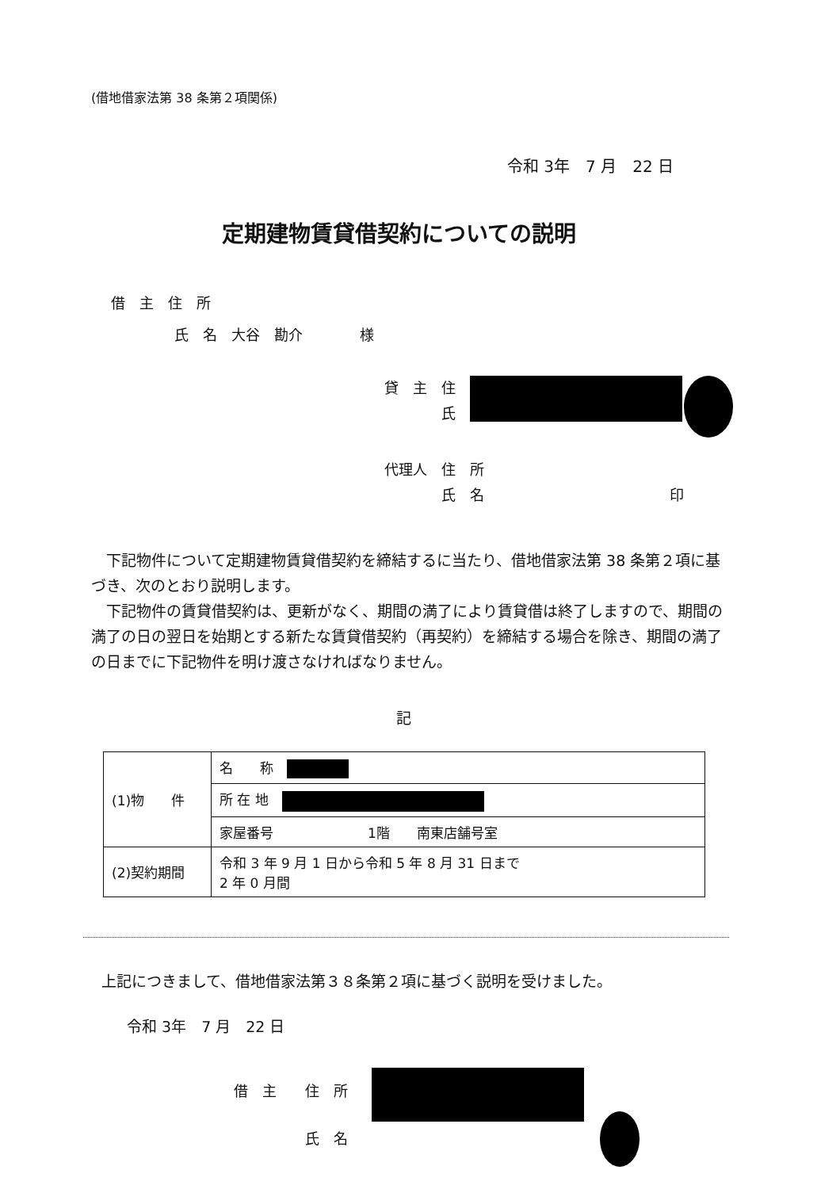(借地借家法第 38 条第２項関係)
令和 3年　7 月　22 日
定期建物賃貸借契約についての説明
借　主　住　所
氏　名　大谷　勘介　　　　様
貸　主　住
　　　　氏
代理人　住　所
　　　　氏　名　　　　　　　　　　　　　印
下記物件について定期建物賃貸借契約を締結するに当たり、借地借家法第 38 条第２項に基づき、次のとおり説明します。
下記物件の賃貸借契約は、更新がなく、期間の満了により賃貸借は終了しますので、期間の満了の日の翌日を始期とする新たな賃貸借契約（再契約）を締結する場合を除き、期間の満了の日までに下記物件を明け渡さなければなりません。
記
| (1)物 件 | 名 称 |
| | 所 在 地 |
| | 家屋番号 1階 南東店舗号室 |
| (2)契約期間 | 令和 3 年 9 月 1 日から令和 5 年 8 月 31 日まで 2 年 0 月間 |
上記につきまして、借地借家法第３８条第２項に基づく説明を受けました。
令和 3年　7 月　22 日
借　主　　住　所
　　　　　氏　名